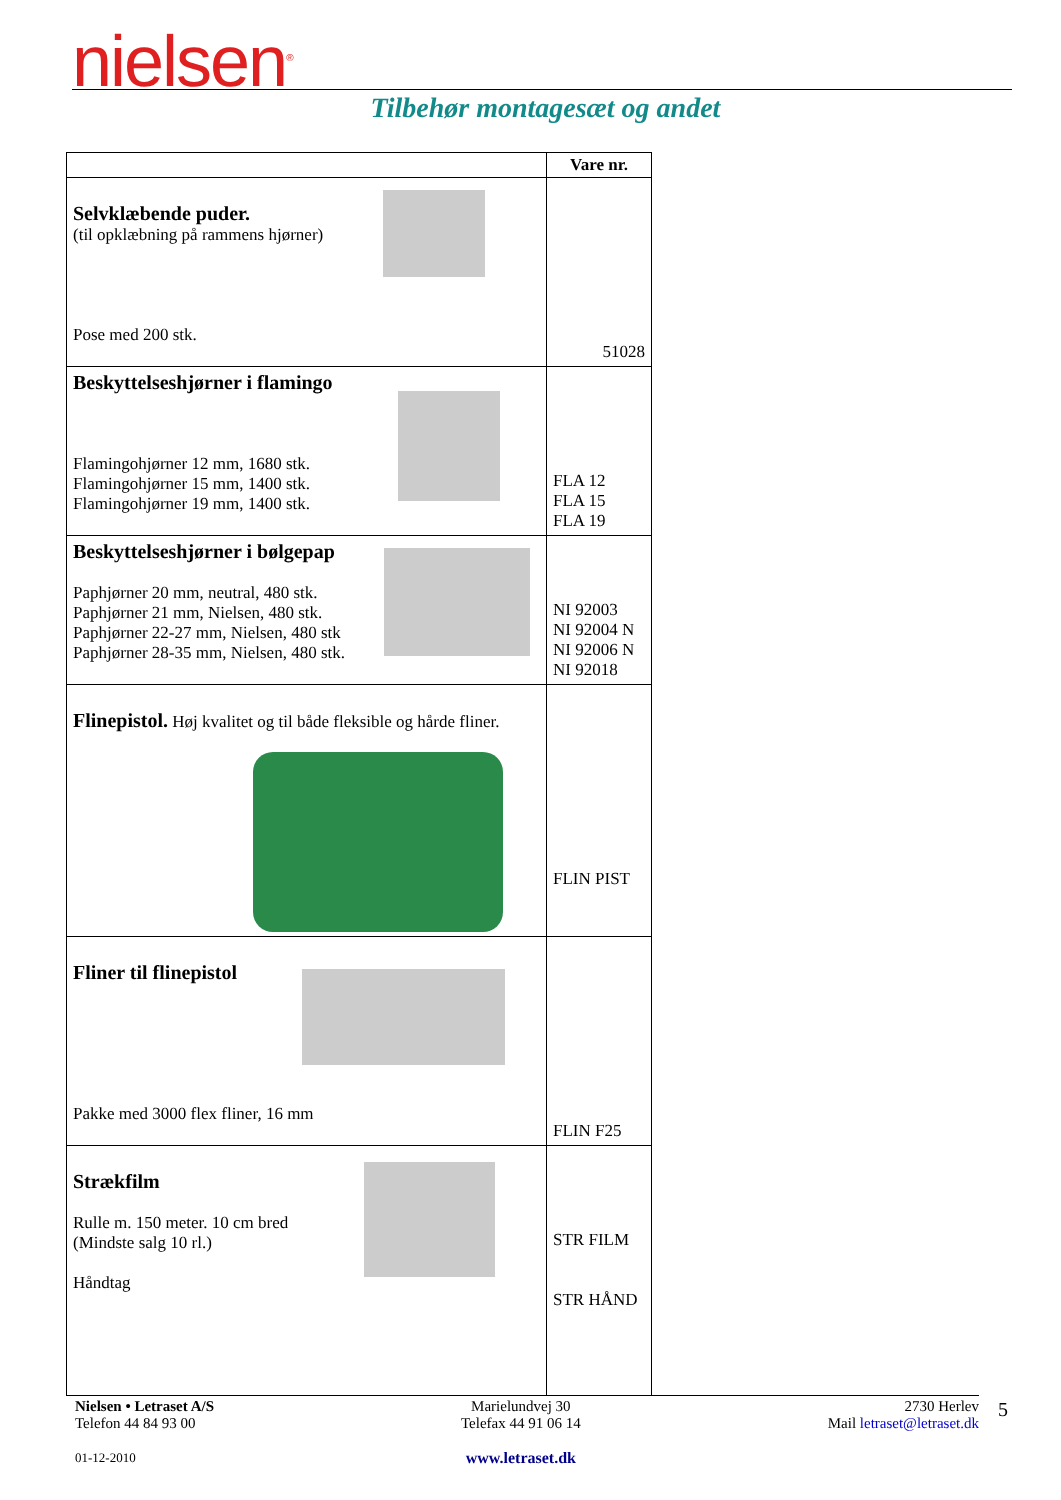nielsen<sup>®</sup>
Tilbehør montagesæt og andet
| | Vare nr. |
| --- | --- |
| Selvklæbende puder. (til opklæbning på rammens hjørner) Pose med 200 stk. | 51028 |
| Beskyttelseshjørner i flamingo Flamingohjørner 12 mm, 1680 stk. Flamingohjørner 15 mm, 1400 stk. Flamingohjørner 19 mm, 1400 stk. | FLA 12 FLA 15 FLA 19 |
| Beskyttelseshjørner i bølgepap Paphjørner 20 mm, neutral, 480 stk. Paphjørner 21 mm, Nielsen, 480 stk. Paphjørner 22-27 mm, Nielsen, 480 stk Paphjørner 28-35 mm, Nielsen, 480 stk. | NI 92003 NI 92004 N NI 92006 N NI 92018 |
| Flinepistol. Høj kvalitet og til både fleksible og hårde fliner. | FLIN PIST |
| Fliner til flinepistol Pakke med 3000 flex fliner, 16 mm | FLIN F25 |
| Strækfilm Rulle m. 150 meter. 10 cm bred (Mindste salg 10 rl.) Håndtag | STR FILM STR HÅND |
Nielsen • Letraset A/S
Telefon 44 84 93 00
01-12-2010
Marielundvej 30
Telefax 44 91 06 14
www.letraset.dk
2730 Herlev
Mail letraset@letraset.dk
5